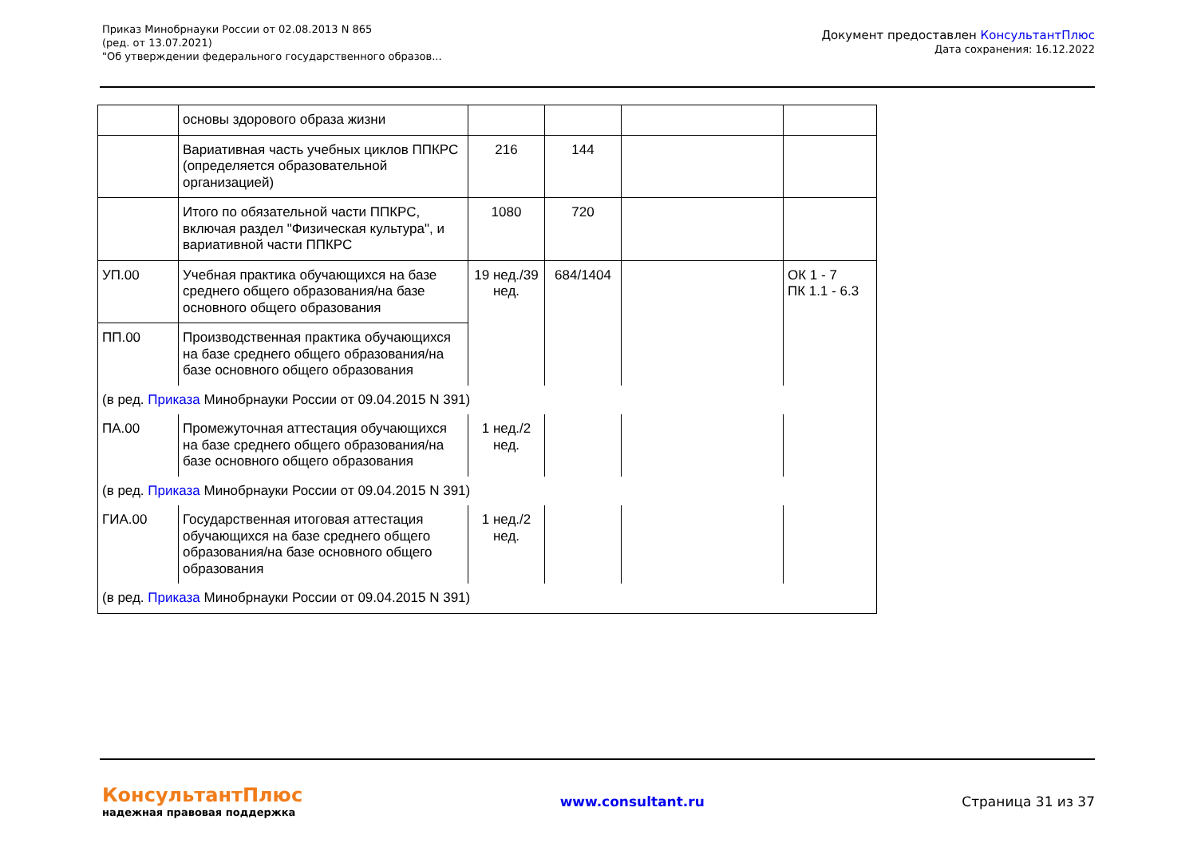Приказ Минобрнауки России от 02.08.2013 N 865
(ред. от 13.07.2021)
"Об утверждении федерального государственного образов...
Документ предоставлен КонсультантПлюс
Дата сохранения: 16.12.2022
| | основы здорового образа жизни | | | | |
| | Вариативная часть учебных циклов ППКРС (определяется образовательной организацией) | 216 | 144 | | |
| | Итого по обязательной части ППКРС, включая раздел "Физическая культура", и вариативной части ППКРС | 1080 | 720 | | |
| УП.00 | Учебная практика обучающихся на базе среднего общего образования/на базе основного общего образования | 19 нед./39 нед. | 684/1404 | | ОК 1 - 7 ПК 1.1 - 6.3 |
| ПП.00 | Производственная практика обучающихся на базе среднего общего образования/на базе основного общего образования | | | | |
| (в ред. Приказа Минобрнауки России от 09.04.2015 N 391) | | | | | |
| ПА.00 | Промежуточная аттестация обучающихся на базе среднего общего образования/на базе основного общего образования | 1 нед./2 нед. | | | |
| (в ред. Приказа Минобрнауки России от 09.04.2015 N 391) | | | | | |
| ГИА.00 | Государственная итоговая аттестация обучающихся на базе среднего общего образования/на базе основного общего образования | 1 нед./2 нед. | | | |
| (в ред. Приказа Минобрнауки России от 09.04.2015 N 391) | | | | | |
КонсультантПлюс
надежная правовая поддержка
www.consultant.ru Страница 31 из 37